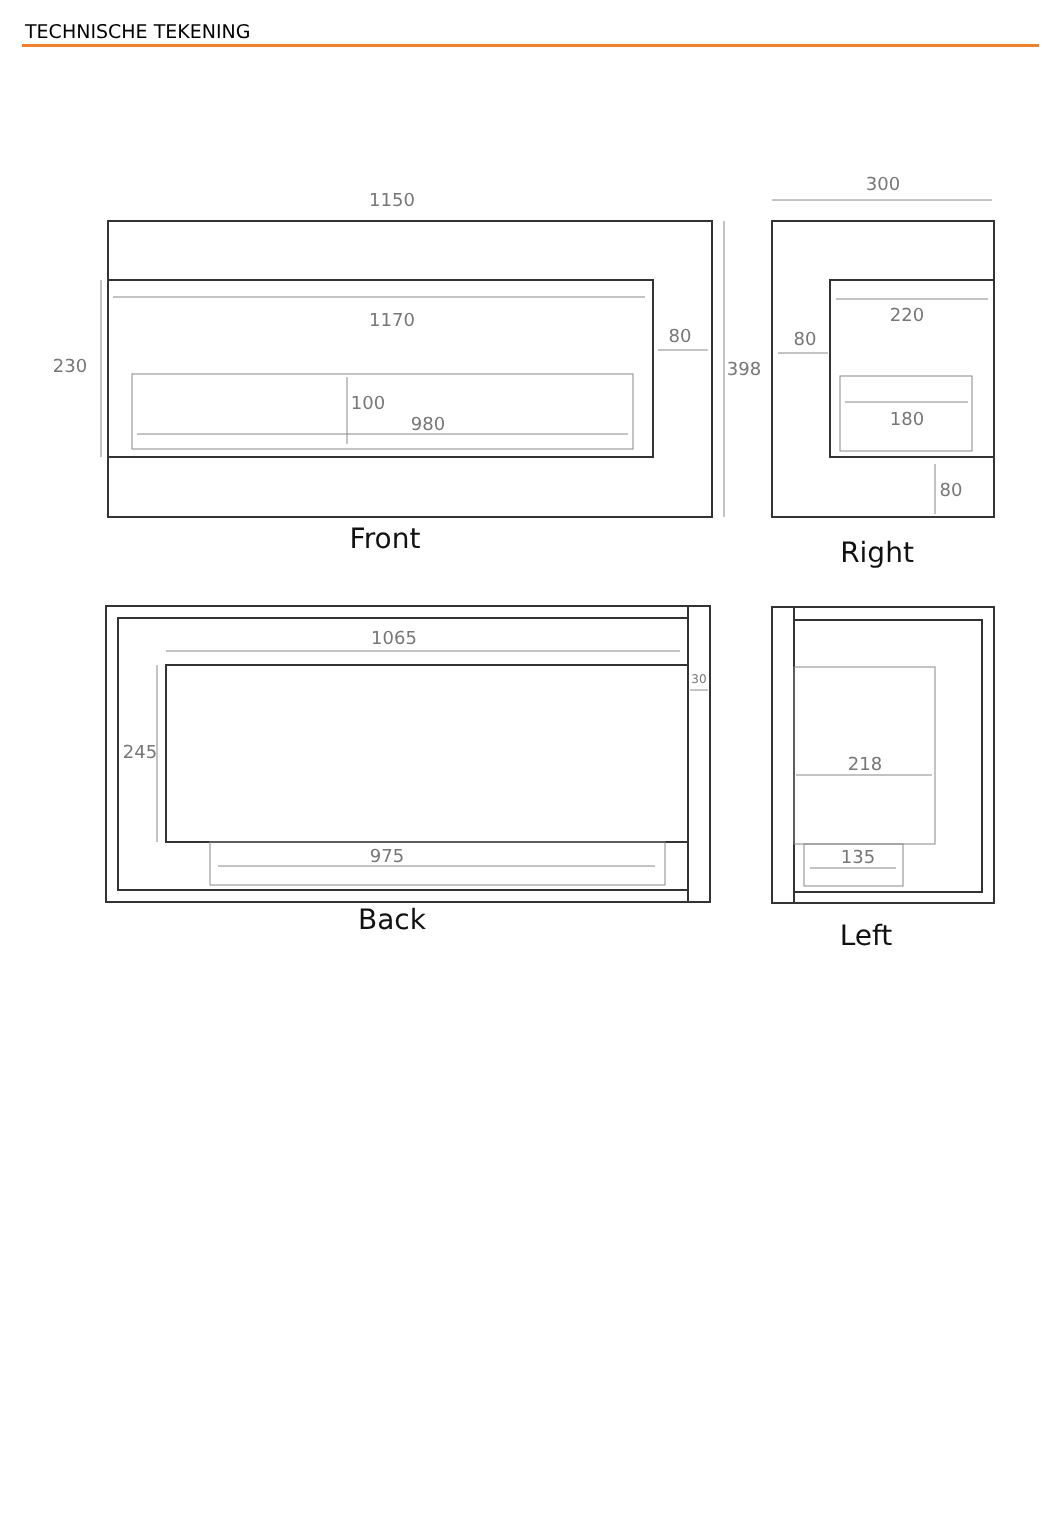TECHNISCHE TEKENING
1150
1170
80
230
100
980
398
300
220
80
180
80
1065
245
975
30
218
135
Front
Right
Back
Left